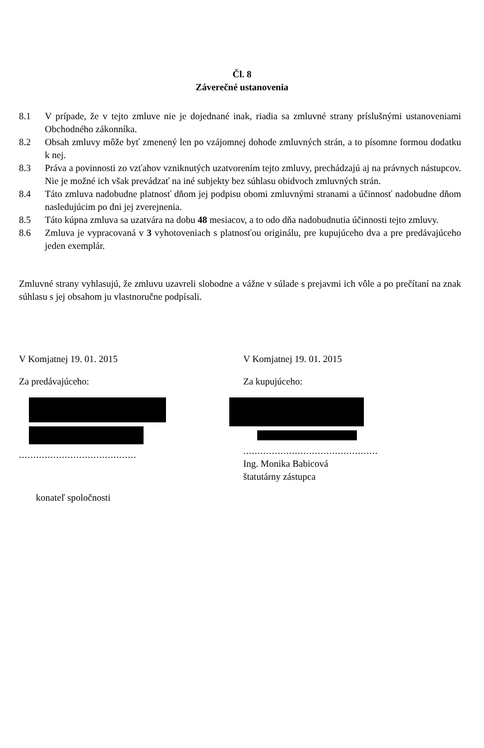Čl. 8
Záverečné ustanovenia
8.1 V prípade, že v tejto zmluve nie je dojednané inak, riadia sa zmluvné strany príslušnými ustanoveniami Obchodného zákonníka.
8.2 Obsah zmluvy môže byť zmenený len po vzájomnej dohode zmluvných strán, a to písomne formou dodatku k nej.
8.3 Práva a povinnosti zo vzťahov vzniknutých uzatvorením tejto zmluvy, prechádzajú aj na právnych nástupcov. Nie je možné ich však prevádzať na iné subjekty bez súhlasu obidvoch zmluvných strán.
8.4 Táto zmluva nadobudne platnosť dňom jej podpisu obomi zmluvnými stranami a účinnosť nadobudne dňom nasledujúcim po dni jej zverejnenia.
8.5 Táto kúpna zmluva sa uzatvára na dobu 48 mesiacov, a to odo dňa nadobudnutia účinnosti tejto zmluvy.
8.6 Zmluva je vypracovaná v 3 vyhotoveniach s platnosťou originálu, pre kupujúceho dva a pre predávajúceho jeden exemplár.
Zmluvné strany vyhlasujú, že zmluvu uzavreli slobodne a vážne v súlade s prejavmi ich vôle a po prečítaní na znak súhlasu s jej obsahom ju vlastnoručne podpísali.
V Komjatnej 19. 01. 2015
Za predávajúceho:
.........................................
konateľ spoločnosti
V Komjatnej 19. 01. 2015
Za kupujúceho:
...............................................
Ing. Monika Babicová
štatutárny zástupca